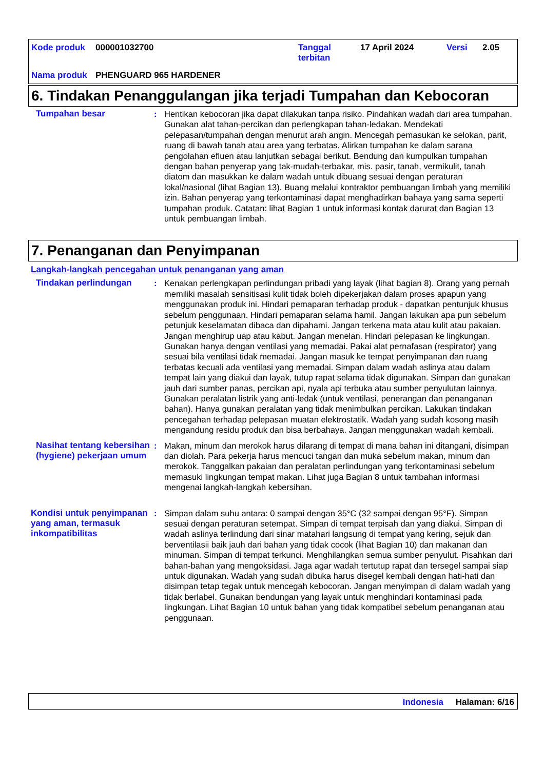| Kode produk | 000001032700 | Tanggal terbitan | 17 April 2024 | Versi | 2.05 |
| Nama produk | PHENGUARD 965 HARDENER | | | | |
6. Tindakan Penanggulangan jika terjadi Tumpahan dan Kebocoran
Tumpahan besar : Hentikan kebocoran jika dapat dilakukan tanpa risiko. Pindahkan wadah dari area tumpahan. Gunakan alat tahan-percikan dan perlengkapan tahan-ledakan. Mendekati pelepasan/tumpahan dengan menurut arah angin. Mencegah pemasukan ke selokan, parit, ruang di bawah tanah atau area yang terbatas. Alirkan tumpahan ke dalam sarana pengolahan efluen atau lanjutkan sebagai berikut. Bendung dan kumpulkan tumpahan dengan bahan penyerap yang tak-mudah-terbakar, mis. pasir, tanah, vermikulit, tanah diatom dan masukkan ke dalam wadah untuk dibuang sesuai dengan peraturan lokal/nasional (lihat Bagian 13). Buang melalui kontraktor pembuangan limbah yang memiliki izin. Bahan penyerap yang terkontaminasi dapat menghadirkan bahaya yang sama seperti tumpahan produk. Catatan: lihat Bagian 1 untuk informasi kontak darurat dan Bagian 13 untuk pembuangan limbah.
7. Penanganan dan Penyimpanan
Langkah-langkah pencegahan untuk penanganan yang aman
Tindakan perlindungan : Kenakan perlengkapan perlindungan pribadi yang layak (lihat bagian 8). Orang yang pernah memiliki masalah sensitisasi kulit tidak boleh dipekerjakan dalam proses apapun yang menggunakan produk ini. Hindari pemaparan terhadap produk - dapatkan pentunjuk khusus sebelum penggunaan. Hindari pemaparan selama hamil. Jangan lakukan apa pun sebelum petunjuk keselamatan dibaca dan dipahami. Jangan terkena mata atau kulit atau pakaian. Jangan menghirup uap atau kabut. Jangan menelan. Hindari pelepasan ke lingkungan. Gunakan hanya dengan ventilasi yang memadai. Pakai alat pernafasan (respirator) yang sesuai bila ventilasi tidak memadai. Jangan masuk ke tempat penyimpanan dan ruang terbatas kecuali ada ventilasi yang memadai. Simpan dalam wadah aslinya atau dalam tempat lain yang diakui dan layak, tutup rapat selama tidak digunakan. Simpan dan gunakan jauh dari sumber panas, percikan api, nyala api terbuka atau sumber penyulutan lainnya. Gunakan peralatan listrik yang anti-ledak (untuk ventilasi, penerangan dan penanganan bahan). Hanya gunakan peralatan yang tidak menimbulkan percikan. Lakukan tindakan pencegahan terhadap pelepasan muatan elektrostatik. Wadah yang sudah kosong masih mengandung residu produk dan bisa berbahaya. Jangan menggunakan wadah kembali.
Nasihat tentang kebersihan (hygiene) pekerjaan umum
: Makan, minum dan merokok harus dilarang di tempat di mana bahan ini ditangani, disimpan dan diolah. Para pekerja harus mencuci tangan dan muka sebelum makan, minum dan merokok. Tanggalkan pakaian dan peralatan perlindungan yang terkontaminasi sebelum memasuki lingkungan tempat makan. Lihat juga Bagian 8 untuk tambahan informasi mengenai langkah-langkah kebersihan.
Kondisi untuk penyimpanan yang aman, termasuk inkompatibilitas
: Simpan dalam suhu antara: 0 sampai dengan 35°C (32 sampai dengan 95°F). Simpan sesuai dengan peraturan setempat. Simpan di tempat terpisah dan yang diakui. Simpan di wadah aslinya terlindung dari sinar matahari langsung di tempat yang kering, sejuk dan berventilasii baik jauh dari bahan yang tidak cocok (lihat Bagian 10) dan makanan dan minuman. Simpan di tempat terkunci. Menghilangkan semua sumber penyulut. Pisahkan dari bahan-bahan yang mengoksidasi. Jaga agar wadah tertutup rapat dan tersegel sampai siap untuk digunakan. Wadah yang sudah dibuka harus disegel kembali dengan hati-hati dan disimpan tetap tegak untuk mencegah kebocoran. Jangan menyimpan di dalam wadah yang tidak berlabel. Gunakan bendungan yang layak untuk menghindari kontaminasi pada lingkungan. Lihat Bagian 10 untuk bahan yang tidak kompatibel sebelum penanganan atau penggunaan.
Indonesia Halaman: 6/16